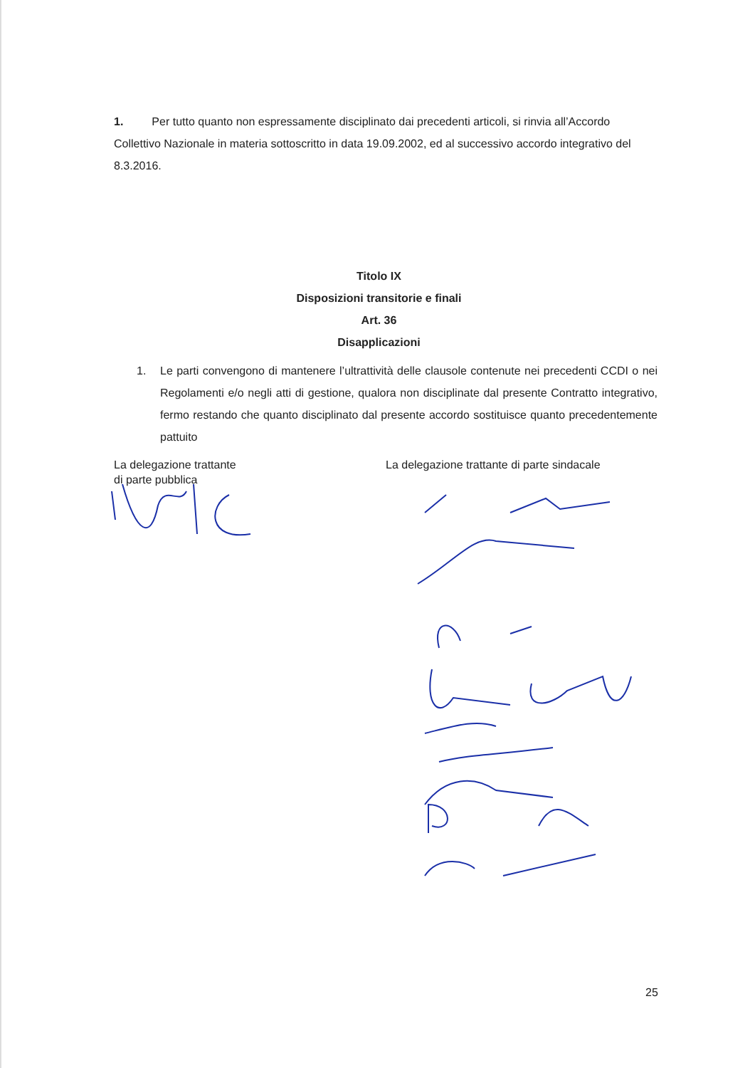1. Per tutto quanto non espressamente disciplinato dai precedenti articoli, si rinvia all’Accordo Collettivo Nazionale in materia sottoscritto in data 19.09.2002, ed al successivo accordo integrativo del 8.3.2016.
Titolo IX
Disposizioni transitorie e finali
Art. 36
Disapplicazioni
1. Le parti convengono di mantenere l’ultrattività delle clausole contenute nei precedenti CCDI o nei Regolamenti e/o negli atti di gestione, qualora non disciplinate dal presente Contratto integrativo, fermo restando che quanto disciplinato dal presente accordo sostituisce quanto precedentemente pattuito
La delegazione trattante
di parte pubblica
La delegazione trattante di parte sindacale
25